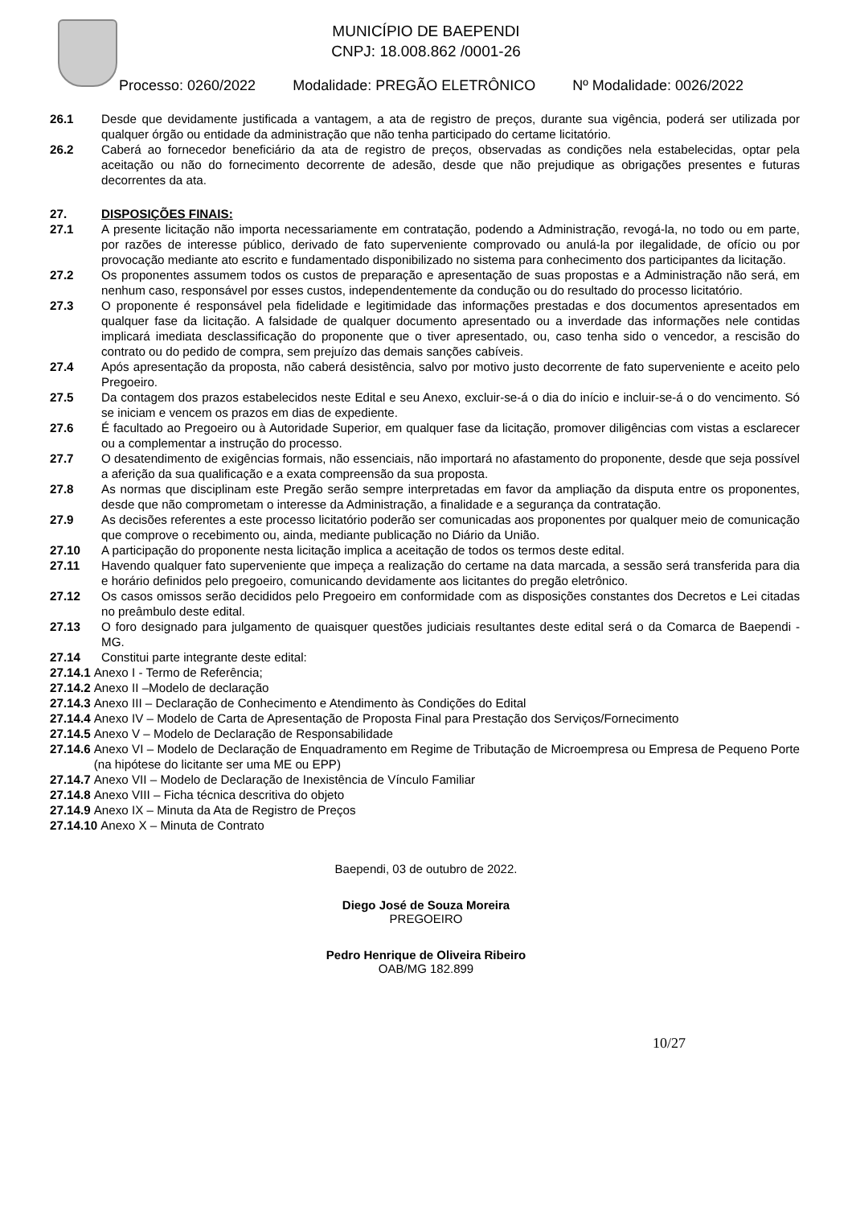MUNICÍPIO DE BAEPENDI
CNPJ: 18.008.862 /0001-26
Processo: 0260/2022 Modalidade: PREGÃO ELETRÔNICO Nº Modalidade: 0026/2022
26.1 Desde que devidamente justificada a vantagem, a ata de registro de preços, durante sua vigência, poderá ser utilizada por qualquer órgão ou entidade da administração que não tenha participado do certame licitatório.
26.2 Caberá ao fornecedor beneficiário da ata de registro de preços, observadas as condições nela estabelecidas, optar pela aceitação ou não do fornecimento decorrente de adesão, desde que não prejudique as obrigações presentes e futuras decorrentes da ata.
27. DISPOSIÇÕES FINAIS:
27.1 A presente licitação não importa necessariamente em contratação, podendo a Administração, revogá-la, no todo ou em parte, por razões de interesse público, derivado de fato superveniente comprovado ou anulá-la por ilegalidade, de ofício ou por provocação mediante ato escrito e fundamentado disponibilizado no sistema para conhecimento dos participantes da licitação.
27.2 Os proponentes assumem todos os custos de preparação e apresentação de suas propostas e a Administração não será, em nenhum caso, responsável por esses custos, independentemente da condução ou do resultado do processo licitatório.
27.3 O proponente é responsável pela fidelidade e legitimidade das informações prestadas e dos documentos apresentados em qualquer fase da licitação. A falsidade de qualquer documento apresentado ou a inverdade das informações nele contidas implicará imediata desclassificação do proponente que o tiver apresentado, ou, caso tenha sido o vencedor, a rescisão do contrato ou do pedido de compra, sem prejuízo das demais sanções cabíveis.
27.4 Após apresentação da proposta, não caberá desistência, salvo por motivo justo decorrente de fato superveniente e aceito pelo Pregoeiro.
27.5 Da contagem dos prazos estabelecidos neste Edital e seu Anexo, excluir-se-á o dia do início e incluir-se-á o do vencimento. Só se iniciam e vencem os prazos em dias de expediente.
27.6 É facultado ao Pregoeiro ou à Autoridade Superior, em qualquer fase da licitação, promover diligências com vistas a esclarecer ou a complementar a instrução do processo.
27.7 O desatendimento de exigências formais, não essenciais, não importará no afastamento do proponente, desde que seja possível a aferição da sua qualificação e a exata compreensão da sua proposta.
27.8 As normas que disciplinam este Pregão serão sempre interpretadas em favor da ampliação da disputa entre os proponentes, desde que não comprometam o interesse da Administração, a finalidade e a segurança da contratação.
27.9 As decisões referentes a este processo licitatório poderão ser comunicadas aos proponentes por qualquer meio de comunicação que comprove o recebimento ou, ainda, mediante publicação no Diário da União.
27.10 A participação do proponente nesta licitação implica a aceitação de todos os termos deste edital.
27.11 Havendo qualquer fato superveniente que impeça a realização do certame na data marcada, a sessão será transferida para dia e horário definidos pelo pregoeiro, comunicando devidamente aos licitantes do pregão eletrônico.
27.12 Os casos omissos serão decididos pelo Pregoeiro em conformidade com as disposições constantes dos Decretos e Lei citadas no preâmbulo deste edital.
27.13 O foro designado para julgamento de quaisquer questões judiciais resultantes deste edital será o da Comarca de Baependi - MG.
27.14 Constitui parte integrante deste edital:
27.14.1 Anexo I - Termo de Referência;
27.14.2 Anexo II –Modelo de declaração
27.14.3 Anexo III – Declaração de Conhecimento e Atendimento às Condições do Edital
27.14.4 Anexo IV – Modelo de Carta de Apresentação de Proposta Final para Prestação dos Serviços/Fornecimento
27.14.5 Anexo V – Modelo de Declaração de Responsabilidade
27.14.6 Anexo VI – Modelo de Declaração de Enquadramento em Regime de Tributação de Microempresa ou Empresa de Pequeno Porte (na hipótese do licitante ser uma ME ou EPP)
27.14.7 Anexo VII – Modelo de Declaração de Inexistência de Vínculo Familiar
27.14.8 Anexo VIII – Ficha técnica descritiva do objeto
27.14.9 Anexo IX – Minuta da Ata de Registro de Preços
27.14.10 Anexo X – Minuta de Contrato
Baependi, 03 de outubro de 2022.
Diego José de Souza Moreira
PREGOEIRO
Pedro Henrique de Oliveira Ribeiro
OAB/MG 182.899
10/27